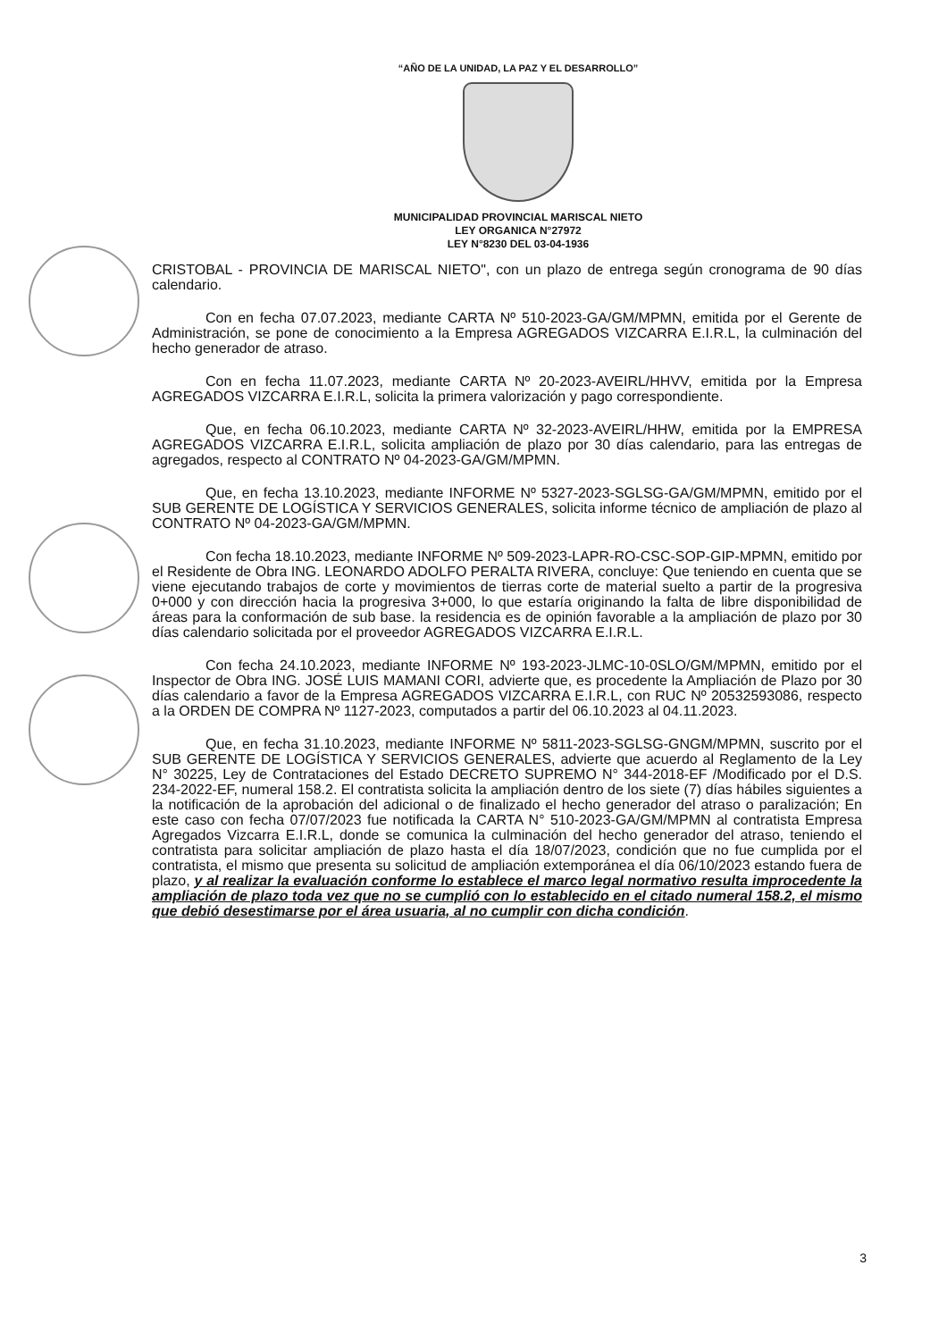“AÑO DE LA UNIDAD, LA PAZ Y EL DESARROLLO”
MUNICIPALIDAD PROVINCIAL MARISCAL NIETO
LEY ORGANICA N°27972
LEY N°8230 DEL 03-04-1936
CRISTOBAL - PROVINCIA DE MARISCAL NIETO", con un plazo de entrega según cronograma de 90 días calendario.
Con en fecha 07.07.2023, mediante CARTA Nº 510-2023-GA/GM/MPMN, emitida por el Gerente de Administración, se pone de conocimiento a la Empresa AGREGADOS VIZCARRA E.I.R.L, la culminación del hecho generador de atraso.
Con en fecha 11.07.2023, mediante CARTA Nº 20-2023-AVEIRL/HHVV, emitida por la Empresa AGREGADOS VIZCARRA E.I.R.L, solicita la primera valorización y pago correspondiente.
Que, en fecha 06.10.2023, mediante CARTA Nº 32-2023-AVEIRL/HHW, emitida por la EMPRESA AGREGADOS VIZCARRA E.I.R.L, solicita ampliación de plazo por 30 días calendario, para las entregas de agregados, respecto al CONTRATO Nº 04-2023-GA/GM/MPMN.
Que, en fecha 13.10.2023, mediante INFORME Nº 5327-2023-SGLSG-GA/GM/MPMN, emitido por el SUB GERENTE DE LOGÍSTICA Y SERVICIOS GENERALES, solicita informe técnico de ampliación de plazo al CONTRATO Nº 04-2023-GA/GM/MPMN.
Con fecha 18.10.2023, mediante INFORME Nº 509-2023-LAPR-RO-CSC-SOP-GIP-MPMN, emitido por el Residente de Obra ING. LEONARDO ADOLFO PERALTA RIVERA, concluye: Que teniendo en cuenta que se viene ejecutando trabajos de corte y movimientos de tierras corte de material suelto a partir de la progresiva 0+000 y con dirección hacia la progresiva 3+000, lo que estaría originando la falta de libre disponibilidad de áreas para la conformación de sub base. la residencia es de opinión favorable a la ampliación de plazo por 30 días calendario solicitada por el proveedor AGREGADOS VIZCARRA E.I.R.L.
Con fecha 24.10.2023, mediante INFORME Nº 193-2023-JLMC-10-0SLO/GM/MPMN, emitido por el Inspector de Obra ING. JOSÉ LUIS MAMANI CORI, advierte que, es procedente la Ampliación de Plazo por 30 días calendario a favor de la Empresa AGREGADOS VIZCARRA E.I.R.L, con RUC Nº 20532593086, respecto a la ORDEN DE COMPRA Nº 1127-2023, computados a partir del 06.10.2023 al 04.11.2023.
Que, en fecha 31.10.2023, mediante INFORME Nº 5811-2023-SGLSG-GNGM/MPMN, suscrito por el SUB GERENTE DE LOGÍSTICA Y SERVICIOS GENERALES, advierte que acuerdo al Reglamento de la Ley N° 30225, Ley de Contrataciones del Estado DECRETO SUPREMO N° 344-2018-EF /Modificado por el D.S. 234-2022-EF, numeral 158.2. El contratista solicita la ampliación dentro de los siete (7) días hábiles siguientes a la notificación de la aprobación del adicional o de finalizado el hecho generador del atraso o paralización; En este caso con fecha 07/07/2023 fue notificada la CARTA N° 510-2023-GA/GM/MPMN al contratista Empresa Agregados Vizcarra E.I.R.L, donde se comunica la culminación del hecho generador del atraso, teniendo el contratista para solicitar ampliación de plazo hasta el día 18/07/2023, condición que no fue cumplida por el contratista, el mismo que presenta su solicitud de ampliación extemporánea el día 06/10/2023 estando fuera de plazo, y al realizar la evaluación conforme lo establece el marco legal normativo resulta improcedente la ampliación de plazo toda vez que no se cumplió con lo establecido en el citado numeral 158.2, el mismo que debió desestimarse por el área usuaria, al no cumplir con dicha condición.
3